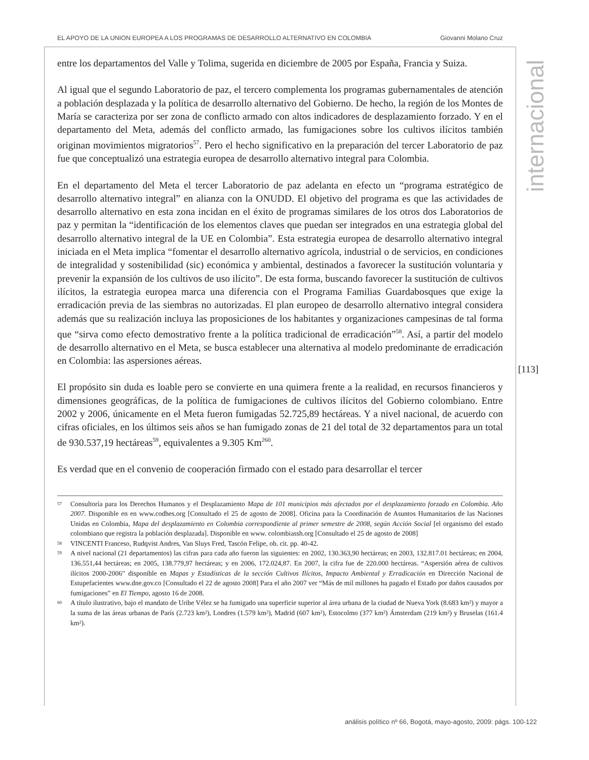EL APOYO DE LA UNION EUROPEA A LOS PROGRAMAS DE DESARROLLO ALTERNATIVO EN COLOMBIA Giovanni Molano Cruz
entre los departamentos del Valle y Tolima, sugerida en diciembre de 2005 por España, Francia y Suiza.
Al igual que el segundo Laboratorio de paz, el tercero complementa los programas gubernamentales de atención a población desplazada y la política de desarrollo alternativo del Gobierno. De hecho, la región de los Montes de María se caracteriza por ser zona de conflicto armado con altos indicadores de desplazamiento forzado. Y en el departamento del Meta, además del conflicto armado, las fumigaciones sobre los cultivos ilícitos también originan movimientos migratorios<sup>57</sup>. Pero el hecho significativo en la preparación del tercer Laboratorio de paz fue que conceptualizó una estrategia europea de desarrollo alternativo integral para Colombia.
En el departamento del Meta el tercer Laboratorio de paz adelanta en efecto un “programa estratégico de desarrollo alternativo integral” en alianza con la ONUDD. El objetivo del programa es que las actividades de desarrollo alternativo en esta zona incidan en el éxito de programas similares de los otros dos Laboratorios de paz y permitan la “identificación de los elementos claves que puedan ser integrados en una estrategia global del desarrollo alternativo integral de la UE en Colombia”. Esta estrategia europea de desarrollo alternativo integral iniciada en el Meta implica “fomentar el desarrollo alternativo agrícola, industrial o de servicios, en condiciones de integralidad y sostenibilidad (sic) económica y ambiental, destinados a favorecer la sustitución voluntaria y prevenir la expansión de los cultivos de uso ilícito”. De esta forma, buscando favorecer la sustitución de cultivos ilícitos, la estrategia europea marca una diferencia con el Programa Familias Guardabosques que exige la erradicación previa de las siembras no autorizadas. El plan europeo de desarrollo alternativo integral considera además que su realización incluya las proposiciones de los habitantes y organizaciones campesinas de tal forma que “sirva como efecto demostrativo frente a la política tradicional de erradicación”<sup>58</sup>. Así, a partir del modelo de desarrollo alternativo en el Meta, se busca establecer una alternativa al modelo predominante de erradicación en Colombia: las aspersiones aéreas.
El propósito sin duda es loable pero se convierte en una quimera frente a la realidad, en recursos financieros y dimensiones geográficas, de la política de fumigaciones de cultivos ilícitos del Gobierno colombiano. Entre 2002 y 2006, únicamente en el Meta fueron fumigadas 52.725,89 hectáreas. Y a nivel nacional, de acuerdo con cifras oficiales, en los últimos seis años se han fumigado zonas de 21 del total de 32 departamentos para un total de 930.537,19 hectáreas<sup>59</sup>, equivalentes a 9.305 Km<sup>2</sup><sup>60</sup>.
Es verdad que en el convenio de cooperación firmado con el estado para desarrollar el tercer
57 Consultoría para los Derechos Humanos y el Desplazamiento Mapa de 101 municipios más afectados por el desplazamiento forzado en Colombia. Año 2007. Disponible en en www.codhes.org [Consultado el 25 de agosto de 2008]. Oficina para la Coordinación de Asuntos Humanitarios de las Naciones Unidas en Colombia, Mapa del desplazamiento en Colombia correspondiente al primer semestre de 2008, según Acción Social [el organismo del estado colombiano que registra la población desplazada]. Disponible en www. colombiassh.org [Consultado el 25 de agosto de 2008]
58 VINCENTI Franceso, Rudqvist Andres, Van Sluys Fred, Tascón Felipe, ob. cit. pp. 40-42.
59 A nivel nacional (21 departamentos) las cifras para cada año fueron las siguientes: en 2002, 130.363,90 hectáreas; en 2003, 132.817.01 hectáreas; en 2004, 136.551,44 hectáreas; en 2005, 138.779,97 hectáreas; y en 2006, 172.024,87. En 2007, la cifra fue de 220.000 hectáreas. “Aspersión aérea de cultivos ilícitos 2000-2006” disponible en Mapas y Estadísticas de la sección Cultivos Ilícitos, Impacto Ambiental y Erradicación en Dirección Nacional de Estupefacientes www.dne.gov.co [Consultado el 22 de agosto 2008] Para el año 2007 ver “Más de mil millones ha pagado el Estado por daños causados por fumigaciones” en El Tiempo, agosto 16 de 2008.
60 A título ilustrativo, bajo el mandato de Uribe Vélez se ha fumigado una superficie superior al área urbana de la ciudad de Nueva York (8.683 km²) y mayor a la suma de las áreas urbanas de París (2.723 km²), Londres (1.579 km²), Madrid (607 km²), Estocolmo (377 km²) Ámsterdam (219 km²) y Bruselas (161.4 km²).
internacional
[113]
análisis político nº 66, Bogotá, mayo-agosto, 2009: págs. 100-122